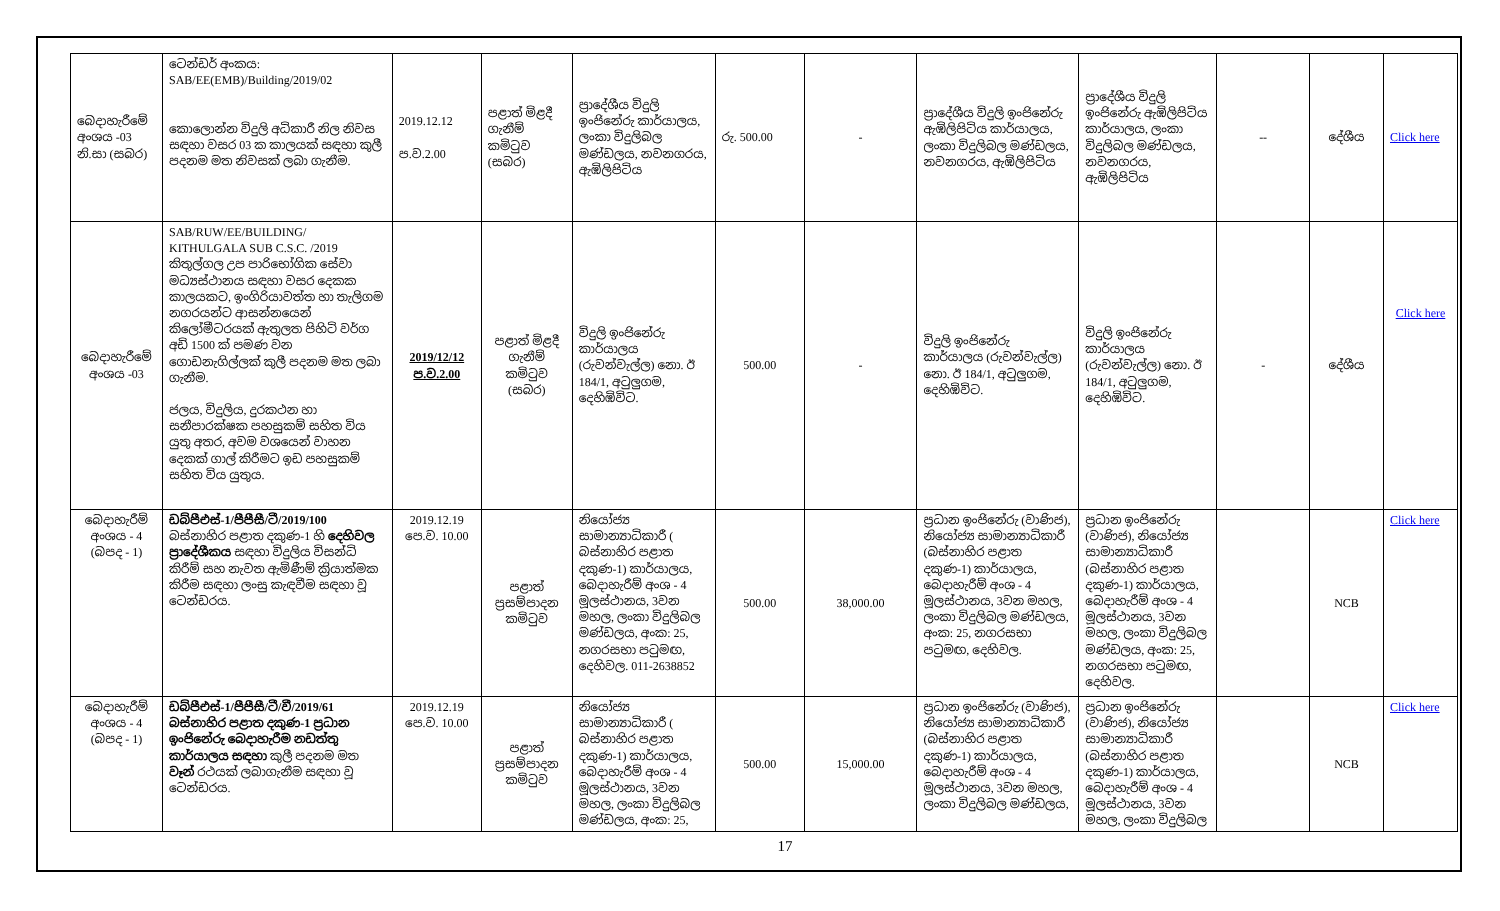| බෙදාහැරීමේ අංශය -03 නි.සා (සබර) | ටෙන්ඩර් අංකය: SAB/EE(EMB)/Building/2019/02 කොලොන්න විදුලි අධිකාරී නිල නිවස සඳහා වසර 03 ක කාලයක් සඳහා කුලී පදනම මත නිවසක් ලබා ගැනීම. | 2019.12.12 ප.ව.2.00 | පළාත් මිළදී ගැනීම් කමිටුව (සබර) | ප්‍රාදේශීය විදුලි ඉංජිනේරු කාර්යාලය, ලංකා විදුලිබල මණ්ඩලය, නවනගරය, ඇඹිලිපිටිය | රු. 500.00 | - | ප්‍රාදේශීය විදුලි ඉංජිනේරු ඇඹිලිපිටිය කාර්යාලය, ලංකා විදුලිබල මණ්ඩලය, නවනගරය, ඇඹිලිපිටිය | ප්‍රාදේශීය විදුලි ඉංජිනේරු ඇඹිලිපිටිය කාර්යාලය, ලංකා විදුලිබල මණ්ඩලය, නවනගරය, ඇඹිලිපිටිය | -- | දේශීය | Click here |
| බෙදාහැරීමේ අංශය -03 | SAB/RUW/EE/BUILDING/ KITHULGALA SUB C.S.C. /2019 කිතුල්ගල උප පාරිභෝගික සේවා මධ්‍යස්ථානය සඳහා වසර දෙකක කාලයකට, ඉංගිරියාවත්ත හා තැලිගම නගරයන්ට ආසන්නයෙන් කිලෝමීටරයක් ඇතුලත පිහිටි වර්ග අඩි 1500 ක් පමණ වන ගොඩනැගිල්ලක් කුලී පදනම මත ලබා ගැනීම. ජලය, විදුලිය, දුරකථන හා සනීපාරක්ෂක පහසුකම් සහිත විය යුතු අතර, අවම වශයෙන් වාහන දෙකක් ගාල් කිරීමට ඉඩ පහසුකම් සහිත විය යුතුය. | 2019/12/12 ප.ව.2.00 | පළාත් මිළදී ගැනීම් කමිටුව (සබර) | විදුලි ඉංජිනේරු කාර්යාලය (රුවන්වැල්ල) නො. ඊ 184/1, අටුලුගම, දෙහිඹිවිට. | 500.00 | - | විදුලි ඉංජිනේරු කාර්යාලය (රුවන්වැල්ල) නො. ඊ 184/1, අටුලුගම, දෙහිඹිවිට. | විදුලි ඉංජිනේරු කාර්යාලය (රුවන්වැල්ල) නො. ඊ 184/1, අටුලුගම, දෙහිඹිවිට. | - | දේශීය | Click here |
| බෙදාහැරීම් අංශය - 4 (බපද - 1) | ඩබ්පීඑස්-1/පීපීසී/ටී/2019/100 බස්නාහිර පළාත දකුණ-1 හි දෙහිවල ප්‍රාදේශීකය සඳහා විදුලිය විසන්ධි කිරීම් සහ නැවත ඇමිණීම් ක්‍රියාත්මක කිරීම සඳහා ලංසු කැඳවීම සඳහා වූ ටෙන්ඩරය. | 2019.12.19 පෙ.ව. 10.00 | පළාත් ප්‍රසම්පාදන කමිටුව | නියෝජ්‍ය සාමාන්‍යාධිකාරී ( බස්නාහිර පළාත දකුණ-1) කාර්යාලය, බෙදාහැරීම් අංශ - 4 මූලස්ථානය, 3වන මහල, ලංකා විදුලිබල මණ්ඩලය, අංක: 25, නගරසභා පටුමඟ, දෙහිවල. 011-2638852 | 500.00 | 38,000.00 | ප්‍රධාන ඉංජිනේරු (වාණිජ), නියෝජ්‍ය සාමාන්‍යාධිකාරී (බස්නාහිර පළාත දකුණ-1) කාර්යාලය, බෙදාහැරීම් අංශ - 4 මූලස්ථානය, 3වන මහල, ලංකා විදුලිබල මණ්ඩලය, අංක: 25, නගරසභා පටුමඟ, දෙහිවල. | ප්‍රධාන ඉංජිනේරු (වාණිජ), නියෝජ්‍ය සාමාන්‍යාධිකාරී (බස්නාහිර පළාත දකුණ-1) කාර්යාලය, බෙදාහැරීම් අංශ - 4 මූලස්ථානය, 3වන මහල, ලංකා විදුලිබල මණ්ඩලය, අංක: 25, නගරසභා පටුමඟ, දෙහිවල. | | NCB | Click here |
| බෙදාහැරීම් අංශය - 4 (බපද - 1) | ඩබ්පීඑස්-1/පීපීසී/ටී/වී/2019/61 බස්නාහිර පළාත දකුණ-1 ප්‍රධාන ඉංජිනේරු බෙදාහැරීම නඩත්තු කාර්යාලය සඳහා කුලී පදනම මත වෑන් රථයක් ලබාගැනීම සඳහා වූ ටෙන්ඩරය. | 2019.12.19 පෙ.ව. 10.00 | පළාත් ප්‍රසම්පාදන කමිටුව | නියෝජ්‍ය සාමාන්‍යාධිකාරී ( බස්නාහිර පළාත දකුණ-1) කාර්යාලය, බෙදාහැරීම් අංශ - 4 මූලස්ථානය, 3වන මහල, ලංකා විදුලිබල මණ්ඩලය, අංක: 25, | 500.00 | 15,000.00 | ප්‍රධාන ඉංජිනේරු (වාණිජ), නියෝජ්‍ය සාමාන්‍යාධිකාරී (බස්නාහිර පළාත දකුණ-1) කාර්යාලය, බෙදාහැරීම් අංශ - 4 මූලස්ථානය, 3වන මහල, ලංකා විදුලිබල මණ්ඩලය, | ප්‍රධාන ඉංජිනේරු (වාණිජ), නියෝජ්‍ය සාමාන්‍යාධිකාරී (බස්නාහිර පළාත දකුණ-1) කාර්යාලය, බෙදාහැරීම් අංශ - 4 මූලස්ථානය, 3වන මහල, ලංකා විදුලිබල | | NCB | Click here |
17